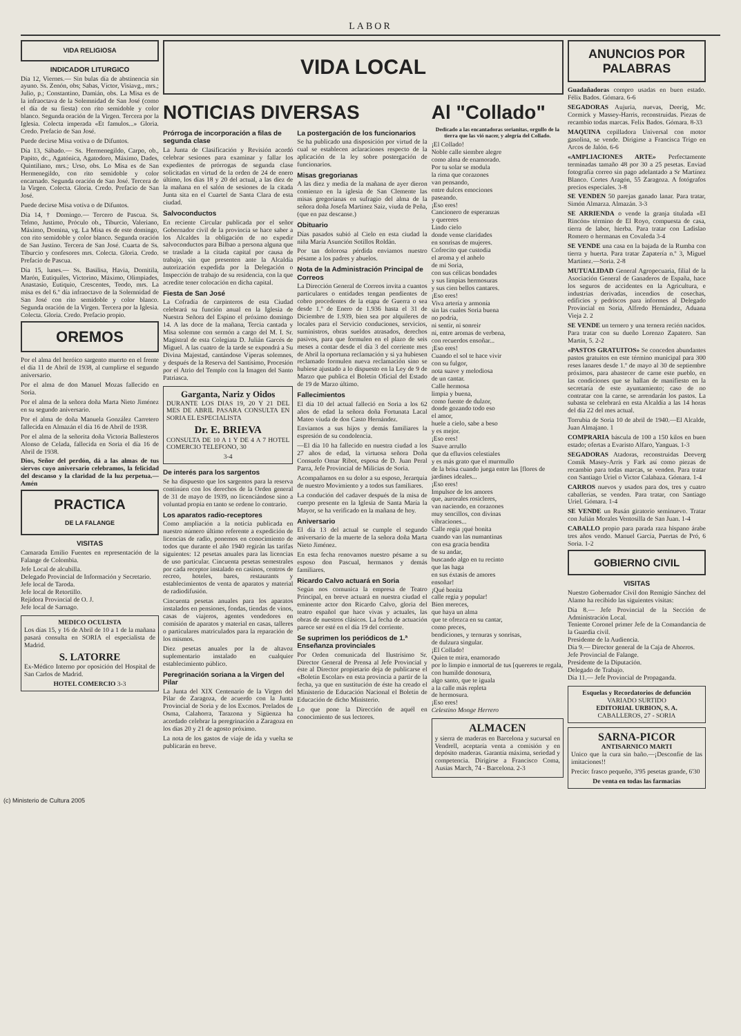LABOR
VIDA RELIGIOSA
INDICADOR LITURGICO
Día 12, Viernes.— Sin bulas día de abstinencia sin ayuno. Ss. Zenón, obs; Sabas, Víctor, Visiavg., mrs.; Julio, p.; Constantino, Damián, obs. La Misa es de la infraoctava de la Solemnidad de San José (como el día de su fiesta) con rito semidoble y color blanco. Segunda oración de la Virgen. Tercera por la Iglesia. Colecta imperada «Et famulos...» Gloria. Credo. Prefacio de San José.
Puede decirse Misa votiva o de Difuntos.
Día 13, Sábado.— Ss. Hermenegildo, Carpo, ob., Papito, dc., Agatónica, Agatodoro, Máximo, Dades, Quintiliano, mrs.; Urso, obs. Lo Misa es de San Hermenegildo, con rito semidoble y color encarnado. Segunda oración de San José. Tercera de la Virgen. Colecta. Gloria. Credo. Prefacio de San José.
Puede decirse Misa votiva o de Difuntos.
Día 14, † Domingo.— Tercero de Pascua. Ss. Telmo, Justimo, Próculo ob., Tiburcio, Valeriano, Máximo, Domina, vg. La Misa es de este domingo, con rito semidoble y color blanco. Segunda oración de San Justino. Tercera de San José. Cuarta de Ss. Tiburcio y confesores mrs. Colecta. Gloria. Credo. Prefacio de Pascua.
Día 15, lunes.— Ss. Basilisa, Havia, Domitila, Marón, Eutiquiles, Victorino, Máximo, Olimpiades, Anastasio, Eutiquio, Crescentes, Teodo, mrs. La misa es del 6.º día infraoctavo de la Solemnidad de San José con rito semidoble y color blanco. Segunda oración de la Virgen. Tercera por la Iglesia. Colecta. Gloria. Credo. Prefacio propio.
OREMOS
Por el alma del heróico sargento muerto en el frente el día 11 de Abril de 1938, al cumplirse el segundo aniversario.
Por el alma de don Manuel Mozas fallecido en Soria.
Por el alma de la señora doña Marta Nieto Jiménez en su segundo aniversario.
Por el alma de doña Manuela González Carretero fallecida en Almazán el día 16 de Abril de 1938.
Por el alma de la señorita doña Victoria Ballesteros Alonso de Celada, fallecida en Soria el día 16 de Abril de 1938.
Dios, Señor del perdón, dá a las almas de tus siervos cuyo aniversario celebramos, la felicidad del descanso y la claridad de la luz perpetua.—Amén
PRACTICA
DE LA FALANGE
VISITAS
Camarada Emilio Fuentes en representación de la Falange de Colombia.
Jefe Local de alcubilla.
Delegado Provincial de Información y Secretario.
Jefe local de Taroda.
Jefe local de Retortillo.
Rejidora Provincial de O. J.
Jefe local de Sarnago.
MEDICO OCULISTA
Los días 15, y 16 de Abril de 10 a 1 de la mañana pasará consulta en SORIA el especialista de Madrid.
S. LATORRE
Ex-Médico Interno por oposición del Hospital de San Carlos de Madrid.
HOTEL COMERCIO 3-3
VIDA LOCAL
NOTICIAS DIVERSAS
Prórroga de incorporación a filas de segunda clase
La Junta de Clasificación y Revisión acordó celebrar sesiones para examinar y fallar los expedientes de prórrogas de segunda clase solicitadas en virtud de la orden de 24 de enero último, los días 18 y 20 del actual, a las diez de la mañana en el salón de sesiones de la citada Junta sita en el Cuartel de Santa Clara de esta ciudad.
Salvoconductos
En reciente Circular publicada por el señor Gobernador civil de la provincia se hace saber a los Alcaldes la obligación de no expedir salvoconductos para Bilbao a persona alguna que se traslade a la citada capital por causa de trabajo, sin que presenten ante la Alcaldía autorización expedida por la Delegación o Inspección de trabajo de su residencia, con la que acredite tener colocación en dicha capital.
Fiesta de San José
La Cofradía de carpinteros de esta Ciudad celebrará su función anual en la Iglesia de Nuestra Señora del Espino el próximo domingo 14. A las doce de la mañana, Tercia cantada y Misa solemne con sermón a cargo del M. I. Sr. Magistral de esta Colegiata D. Julián Garcés de Miguel. A las cuatro de la tarde se expondrá a Su Divina Majestad, cantándose Víperas solemnes, y después de la Reserva del Santísimo, Procesión por el Atrio del Templo con la Imagen del Santo Patriasca.
Garganta, Nariz y Oidos
DURANTE LOS DIAS 19, 20 Y 21 DEL MES DE ABRIL PASARA CONSULTA EN SORIA EL ESPECIALISTA
Dr. E. BRIEVA
CONSULTA DE 10 A 1 Y DE 4 A 7 HOTEL COMERCIO TELEFONO, 30
3-4
De interés para los sargentos
Se ha dispuesto que los sargentos para la reserva continúen con los derechos de la Orden general de 31 de mayo de 1939, no licenciándose sino a voluntad propia en tanto se ordene lo contrario.
Los aparatos radio-receptores
Como ampliación a la noticia publicada en nuestro número último referente a expedición de licencias de radio, ponemos en conocimiento de todos que durante el año 1940 regirán las tarifas siguientes: 12 pesetas anuales para las licencias de uso particular. Cincuenta pesetas semestrales por cada receptor instalado en casinos, centros de recreo, hoteles, bares, restaurants y establecimientos de venta de aparatos y material de radiodifusión.
Cincuenta pesetas anuales para los aparatos instalados en pensiones, fondas, tiendas de vinos, casas de viajeros, agentes vendedores en comisión de aparatos y material en casas, talleres o particulares matriculados para la reparación de los mismos.
Diez pesetas anuales por la de altavoz suplementario instalado en cualquier establecimiento público.
Peregrinación soriana a la Virgen del Pilar
La Junta del XIX Centenario de la Virgen del Pilar de Zaragoza, de acuerdo con la Junta Provincial de Soria y de los Excmos. Prelados de Osma, Calahorra, Tarazona y Sigüenza ha acordado celebrar la peregrinación a Zaragoza en los días 20 y 21 de agosto próximo.
La nota de los gastos de viaje de ida y vuelta se publicarán en breve.
La postergación de los funcionarios
Se ha publicado una disposición por virtud de la cual se establecen aclaraciones respecto de la aplicación de la ley sobre postergación de funcionarios.
Misas gregorianas
A las diez y media de la mañana de ayer dieron comienzo en la iglesia de San Clemente las misas gregorianas en sufragio del alma de la señora doña Josefa Martínez Saiz, viuda de Peña, (que en paz descanse.)
Obituario
Días pasados subió al Cielo en esta ciudad la niña María Asunción Sotillos Roldán.
Por tan dolorosa pérdida enviamos nuestro pésame a los padres y abuelos.
Nota de la Administración Principal de Correos
La Dirección General de Correos invita a cuantos particulares o entidades tengan pendientes de cobro procedentes de la etapa de Guerra o sea desde 1.º de Enero de 1.936 hasta el 31 de Diciembre de 1.939, bien sea por alquileres de locales para el Servicio conduciones, servicios, suministros, obras sueldos atrasados, derechos pasivos, para que formulen en el plazo de seis meses a contar desde el día 3 del corriente mes de Abril la oportuna reclamación y si ya hubiesen reclamado formulen nueva reclamación sino se hubiese ajustado a lo dispuesto en la Ley de 9 de Marzo que publica el Boletín Oficial del Estado de 19 de Marzo último.
Fallecimientos
El día 10 del actual falleció en Soria a los 62 años de edad la señora doña Fortunata Lacal Mateo viuda de don Casto Hernández.
Enviamos a sus hijos y demás familiares la espresión de su condolencia.
—El día 10 ha fallecido en nuestra ciudad a los 27 años de edad, la virtuosa señora Doña Consuelo Omar Ribot, esposa de D. Juan Peral Parra, Jefe Provincial de Milicias de Soria.
Acompañamos en su dolor a su esposo, Jerarquía de nuestro Movimiento y a todos sus familiares.
La condución del cadaver después de la misa de cuerpo presente en la Iglesia de Santa María la Mayor, se ha verificado en la mañana de hoy.
Aniversario
El día 13 del actual se cumple el segundo aniversario de la muerte de la señora doña Marta Nieto Jiménez.
En esta fecha renovamos nuestro pésame a su esposo don Pascual, hermanos y demás familiares.
Ricardo Calvo actuará en Soria
Según nos comunica la empresa de Teatro Principal, en breve actuará en nuestra ciudad el eminente actor don Ricardo Calvo, gloria del teatro español que hace vivas y actuales, las obras de nuestros clásicos. La fecha de actuación parece ser esté en el día 19 del corriente.
Se suprimen los periódicos de 1.ª Enseñanza provinciales
Por Orden comunicada del Ilustrísimo Sr. Director General de Prensa al Jefe Provincial y éste al Director propietario deja de publicarse el «Boletín Escolar» en esta provincia a partir de la fecha, ya que en sustitución de éste ha creado el Ministerio de Educación Nacional el Boletín de Educación de dicho Ministerio.
Lo que pone la Dirección de aquél en conocimiento de sus lectores.
Al "Collado"
Dedicado a las encantadoras sorianitas, orgullo de la tierra que las vió nacer, y alegría del Collado.
¡El Collado!
Noble calle siembre alegre
como alma de enamorado.
Por tu solar se modula
la rima que corazones
van pensando,
entre dulces emociones
paseando.
¡Eso eres!
Cancionero de esperanzas
y quereres
Lindo cielo
donde vense claridades
en sonrisas de mujeres.
Cofrecito que custodia
el aroma y el anhelo
de mi Soria,
con sus célicas bondades
y sus limpias hermosuras
y sus cien bellos cantares.
¡Eso eres!
Viva artería y armonía
sin las cuales Soria buena
no podría,
ni sentir, ni sonreir
ni, entre aromas de verbena,
con recuerdos ensoñar...
¡Eso eres!
Cuando el sol te hace vivir
con su fulgor,
nota suave y melodiosa
de un cantar.
Calle hermosa
limpia y buena,
como fuente de dulzor,
donde gozando todo eso
el amor,
huele a cielo, sabe a beso
y es mejor.
¡Eso eres!
Suave arrullo
que da efluvios celestiales
y es más grato que el murmullo
de la brisa cuando juega entre las [flores de jardines ideales...
¡Eso eres!
Impulsor de los amores
que, aurorales rosicleres,
van naciendo, en corazones
muy sencillos, con divinas
vibraciones...
Calle regia ¡qué bonita
cuando van las numantinas
con esa gracia bendita
de su andar,
buscando algo en tu recinto
que las haga
en sus éxtasis de amores
ensoñar!
¡Qué bonita
calle regia y popular!
Bien mereces,
que haya un alma
que te ofrezca en su cantar,
como preces,
bendiciones, y ternuras y sonrisas,
de dulzura singular.
¡El Collado!
Quien te mira, enamorado
por lo limpio e inmortal de tus [quereres te regala,
con humilde donosura,
algo santo, que te iguala
a la calle más repleta
de hermosura.
¡Eso eres!
Celestino Monge Herrero
ALMACEN
y sierra de maderas en Barcelona y sucursal en Vendrell, aceptaría venta a comisión y en depósito maderas. Garantía máxima, seriedad y competencia. Dirigirse a Francisco Coma, Ausias March, 74 - Barcelona. 2-3
ANUNCIOS POR PALABRAS
Guadañadoras compro usadas en buen estado. Félix Bados. Gómara. 6-6
SEGADORAS Aujuria, nuevas, Deerig, Mc. Cormick y Massey-Harris, reconstruidas. Piezas de recambio todas marcas. Felix Bados. Gómara. 8-33
MAQUINA cepilladora Universal con motor gasolina, se vende. Dirigirse a Francisca Trigo en Arcos de Jalón. 6-6
«AMPLIACIONES ARTE» Perfectamente terminadas tamaño 48 por 30 a 25 pesetas. Enviad fotografía correo sin pago adelantado a Sr Martínez Blanco. Cortes Aragón, 55 Zaragoza. A fotógrafos precios especiales. 3-8
SE VENDEN 50 parejas ganado lanar. Para tratar, Simón Almarza. Almazán. 3-3
SE ARRIENDA o vende la granja titulada «El Rincón» término de El Royo, compuesta de casa, tierra de labor, hierba. Para tratar con Ladislao Romero o hermanas en Covaleda 3-4
SE VENDE una casa en la bajada de la Rumba con tierra y huerta. Para tratar Zapatería n.º 3, Miguel Martínez.—Soria. 2-8
MUTUALIDAD General Agropecuaria, filial de la Asociación General de Ganaderos de España, hace los seguros de accidentes en la Agricultura, e industrias derivadas, incendios de cosechas, edificios y pedriscos para informes al Delegado Provincial en Soria, Alfredo Hernández, Aduana Vieja 2. 2
SE VENDE un ternero y una ternera recién nacidos. Para tratar con su dueño Lorenzo Zapatero. San Martín, 5. 2-2
«PASTOS GRATUITOS» Se conceden abundantes pastos gratuitos en este término municipal para 300 reses lanares desde 1.º de mayo al 30 de septiembre próximos, para abastecer de carne este pueblo, en las condiciones que se hallan de manifiesto en la secretaría de este ayuntamiento; caso de no contratar con la carne, se arrendarán los pastos. La subasta se celebrará en esta Alcaldía a las 14 horas del día 22 del mes actual.
Torrubia de Soria 10 de abril de 1940.—El Alcalde, Juan Almajano. 1
COMPRARIA báscula de 100 a 150 kilos en buen estado; ofertas a Evaristo Alfaro, Yanguas. 1-3
SEGADORAS Atadoras, reconstruidas Deeverg Comik Masey-Arris y Fark así como piezas de recambio para todas marcas, se venden. Para tratar con Santiago Uriel o Victor Calabaza. Gómara. 1-4
CARROS nuevos y usados para dos, tres y cuatro caballerías, se venden. Para tratar, con Santiago Uriel. Gómara. 1-4
SE VENDE un Rusán giratorio seminuevo. Tratar con Julián Morales Ventosilla de San Juan. 1-4
CABALLO propio para parada raza hispano árabe tres años vendo. Manuel García, Puertas de Pró, 6 Soria. 1-2
GOBIERNO CIVIL
VISITAS
Nuestro Gobernador Civil don Remigio Sánchez del Alamo ha recibido las siguientes visitas:
Día 8.— Jefe Provincial de la Sección de Administración Local.
Teniente Coronel primer Jefe de la Comandancia de la Guardia civil.
Presidente de la Audiencia.
Día 9.— Director general de la Caja de Ahorros.
Jefe Provincial de Falange.
Presidente de la Diputación.
Delegado de Trabajo.
Día 11.— Jefe Provincial de Propaganda.
Esquelas y Recordatorios de defunción VARIADO SURTIDO
EDITORIAL URBION, S. A.
CABALLEROS, 27 - SORIA
SARNA-PICOR
ANTISARNICO MARTI
Unico que la cura sin baño.—¡Desconfíe de las imitaciones!!
Precio: frasco pequeño, 3'95 pesetas grande, 6'30
De venta en todas las farmacias
(c) Ministerio de Cultura 2005